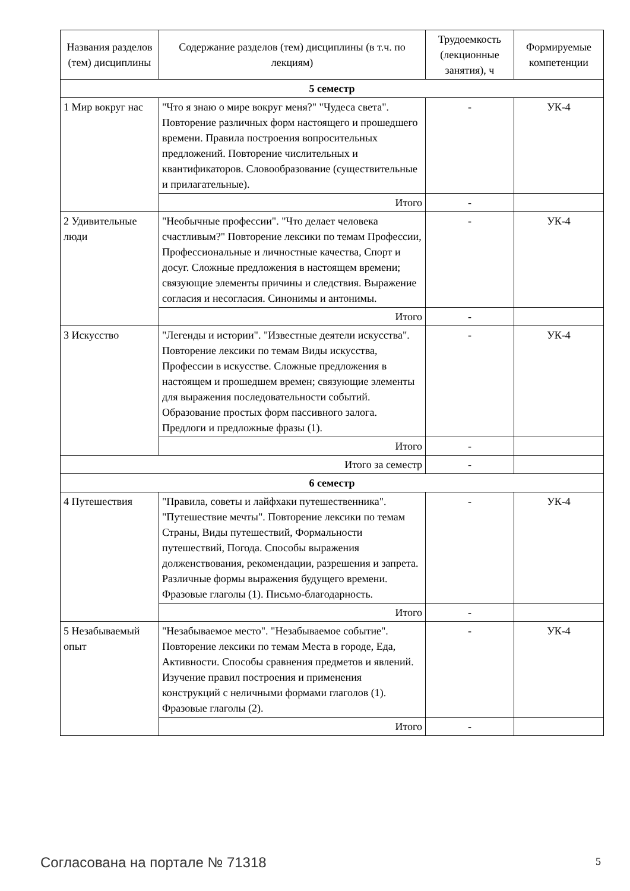| Названия разделов (тем) дисциплины | Содержание разделов (тем) дисциплины (в т.ч. по лекциям) | Трудоемкость (лекционные занятия), ч | Формируемые компетенции |
| --- | --- | --- | --- |
| 5 семестр | | | |
| 1 Мир вокруг нас | "Что я знаю о мире вокруг меня?" "Чудеса света". Повторение различных форм настоящего и прошедшего времени. Правила построения вопросительных предложений. Повторение числительных и квантификаторов. Словообразование (существительные и прилагательные). | - | УК-4 |
| | Итого | - | |
| 2 Удивительные люди | "Необычные профессии". "Что делает человека счастливым?" Повторение лексики по темам Профессии, Профессиональные и личностные качества, Спорт и досуг. Сложные предложения в настоящем времени; связующие элементы причины и следствия. Выражение согласия и несогласия. Синонимы и антонимы. | - | УК-4 |
| | Итого | - | |
| 3 Искусство | "Легенды и истории". "Известные деятели искусства". Повторение лексики по темам Виды искусства, Профессии в искусстве. Сложные предложения в настоящем и прошедшем времен; связующие элементы для выражения последовательности событий. Образование простых форм пассивного залога. Предлоги и предложные фразы (1). | - | УК-4 |
| | Итого | - | |
| Итого за семестр | | - | |
| 6 семестр | | | |
| 4 Путешествия | "Правила, советы и лайфхаки путешественника". "Путешествие мечты". Повторение лексики по темам Страны, Виды путешествий, Формальности путешествий, Погода. Способы выражения долженствования, рекомендации, разрешения и запрета. Различные формы выражения будущего времени. Фразовые глаголы (1). Письмо-благодарность. | - | УК-4 |
| | Итого | - | |
| 5 Незабываемый опыт | "Незабываемое место". "Незабываемое событие". Повторение лексики по темам Места в городе, Еда, Активности. Способы сравнения предметов и явлений. Изучение правил построения и применения конструкций с неличными формами глаголов (1). Фразовые глаголы (2). | - | УК-4 |
| | Итого | - | |
Согласована на портале № 71318 5